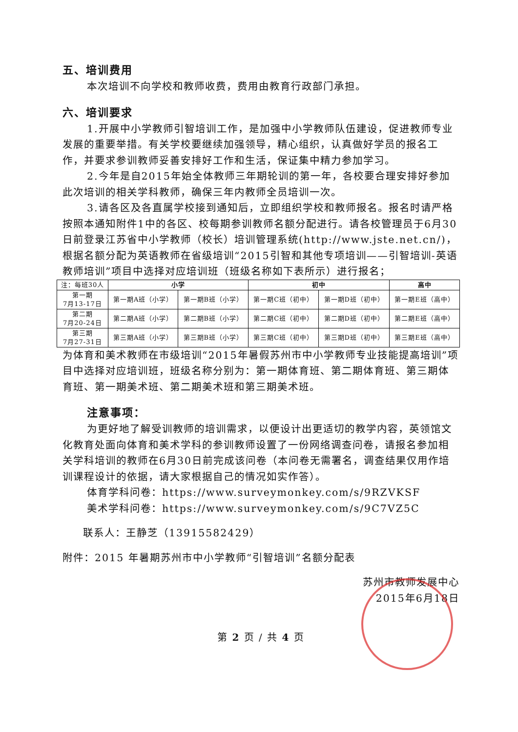五、培训费用
本次培训不向学校和教师收费，费用由教育行政部门承担。
六、培训要求
1.开展中小学教师引智培训工作，是加强中小学教师队伍建设，促进教师专业发展的重要举措。有关学校要继续加强领导，精心组织，认真做好学员的报名工作，并要求参训教师妥善安排好工作和生活，保证集中精力参加学习。
2.今年是自2015年始全体教师三年期轮训的第一年，各校要合理安排好参加此次培训的相关学科教师，确保三年内教师全员培训一次。
3.请各区及各直属学校接到通知后，立即组织学校和教师报名。报名时请严格按照本通知附件1中的各区、校每期参训教师名额分配进行。请各校管理员于6月30日前登录江苏省中小学教师（校长）培训管理系统(http://www.jste.net.cn/)，根据名额分配为英语教师在省级培训“2015引智和其他专项培训——引智培训-英语教师培训”项目中选择对应培训班（班级名称如下表所示）进行报名；
| 注：每班30人 | 小学 | | 初中 | | 高中 |
| 第一期 7月13-17日 | 第一期A班（小学） | 第一期B班（小学） | 第一期C班（初中） | 第一期D班（初中） | 第一期E班（高中） |
| 第二期 7月20-24日 | 第二期A班（小学） | 第二期B班（小学） | 第二期C班（初中） | 第二期D班（初中） | 第二期E班（高中） |
| 第三期 7月27-31日 | 第三期A班（小学） | 第三期B班（小学） | 第三期C班（初中） | 第三期D班（初中） | 第三期E班（高中） |
为体育和美术教师在市级培训“2015年暑假苏州市中小学教师专业技能提高培训”项目中选择对应培训班，班级名称分别为：第一期体育班、第二期体育班、第三期体育班、第一期美术班、第二期美术班和第三期美术班。
注意事项：
为更好地了解受训教师的培训需求，以便设计出更适切的教学内容，英领馆文化教育处面向体育和美术学科的参训教师设置了一份网络调查问卷，请报名参加相关学科培训的教师在6月30日前完成该问卷（本问卷无需署名，调查结果仅用作培训课程设计的依据，请大家根据自己的情况如实作答）。
体育学科问卷：https://www.surveymonkey.com/s/9RZVKSF
美术学科问卷：https://www.surveymonkey.com/s/9C7VZ5C
联系人：王静芝（13915582429）
附件：2015 年暑期苏州市中小学教师“引智培训”名额分配表
苏州市教师发展中心
2015年6月18日
第 2 页 / 共 4 页